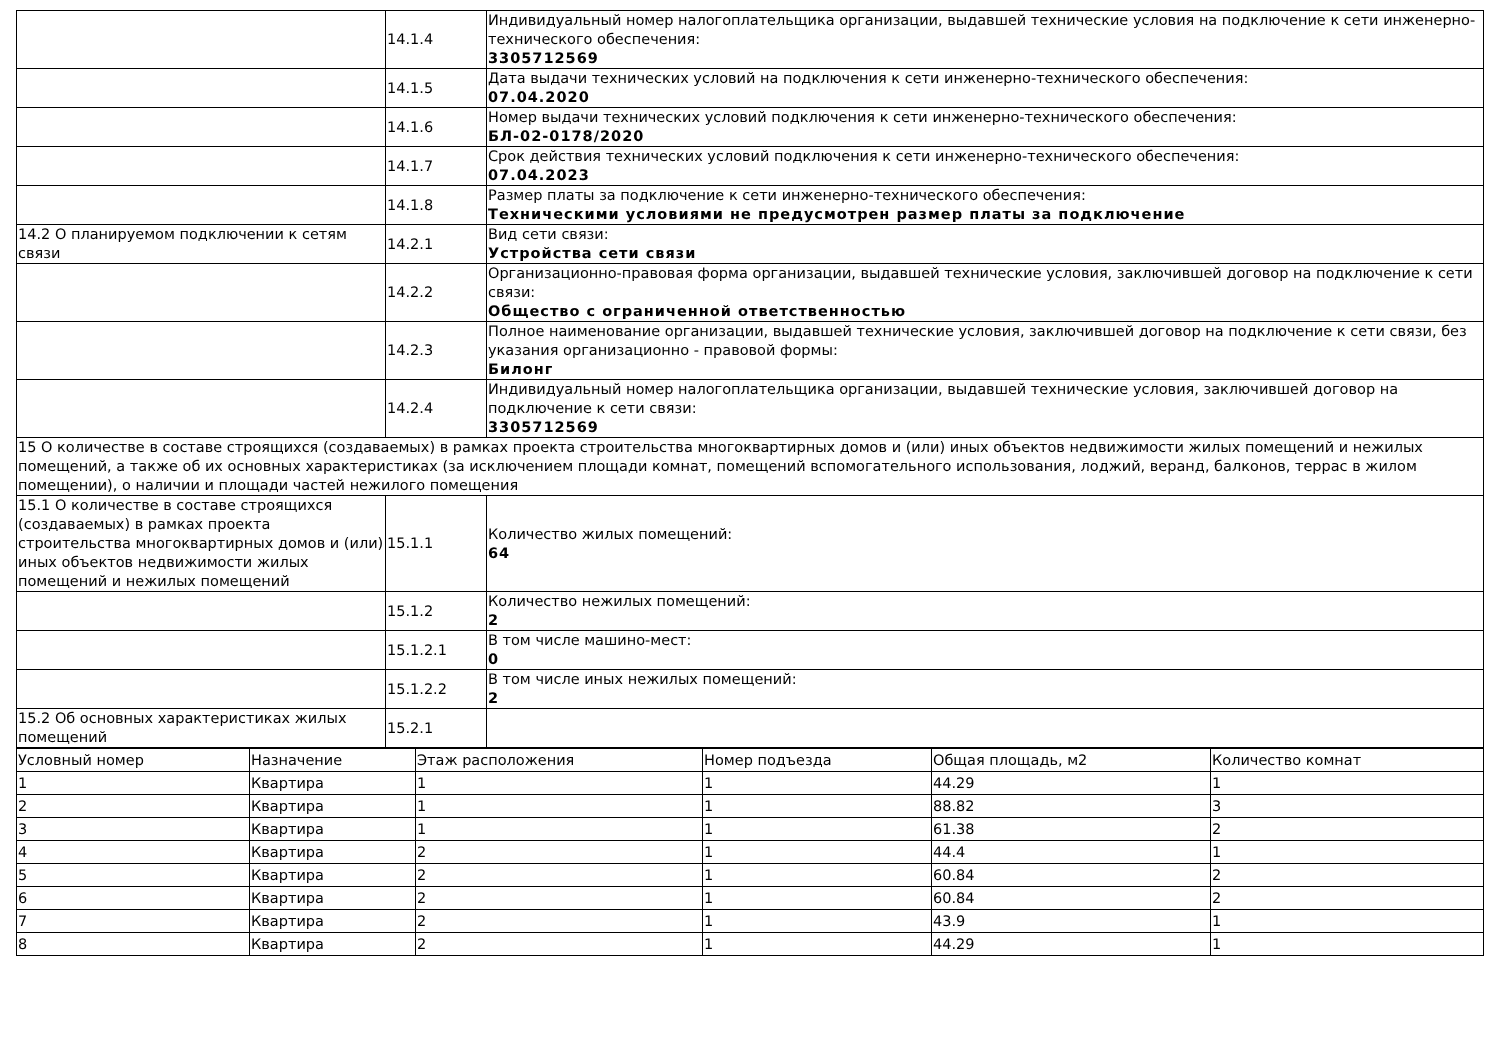| | 14.1.4 | Индивидуальный номер налогоплательщика организации, выдавшей технические условия на подключение к сети инженерно-технического обеспечения: 3305712569 |
| | 14.1.5 | Дата выдачи технических условий на подключения к сети инженерно-технического обеспечения: 07.04.2020 |
| | 14.1.6 | Номер выдачи технических условий подключения к сети инженерно-технического обеспечения: БЛ-02-0178/2020 |
| | 14.1.7 | Срок действия технических условий подключения к сети инженерно-технического обеспечения: 07.04.2023 |
| | 14.1.8 | Размер платы за подключение к сети инженерно-технического обеспечения: Техническими условиями не предусмотрен размер платы за подключение |
| 14.2 О планируемом подключении к сетям связи | 14.2.1 | Вид сети связи: Устройства сети связи |
| | 14.2.2 | Организационно-правовая форма организации, выдавшей технические условия, заключившей договор на подключение к сети связи: Общество с ограниченной ответственностью |
| | 14.2.3 | Полное наименование организации, выдавшей технические условия, заключившей договор на подключение к сети связи, без указания организационно - правовой формы: Билонг |
| | 14.2.4 | Индивидуальный номер налогоплательщика организации, выдавшей технические условия, заключившей договор на подключение к сети связи: 3305712569 |
| 15 О количестве в составе строящихся (создаваемых) в рамках проекта строительства многоквартирных домов и (или) иных объектов недвижимости жилых помещений и нежилых помещений, а также об их основных характеристиках (за исключением площади комнат, помещений вспомогательного использования, лоджий, веранд, балконов, террас в жилом помещении), о наличии и площади частей нежилого помещения | | |
| 15.1 О количестве в составе строящихся (создаваемых) в рамках проекта строительства многоквартирных домов и (или) иных объектов недвижимости жилых помещений и нежилых помещений | 15.1.1 | Количество жилых помещений: 64 |
| | 15.1.2 | Количество нежилых помещений: 2 |
| | 15.1.2.1 | В том числе машино-мест: 0 |
| | 15.1.2.2 | В том числе иных нежилых помещений: 2 |
| 15.2 Об основных характеристиках жилых помещений | 15.2.1 | |
| Условный номер | Назначение | Этаж расположения | Номер подъезда | Общая площадь, м2 | Количество комнат |
| --- | --- | --- | --- | --- | --- |
| 1 | Квартира | 1 | 1 | 44.29 | 1 |
| 2 | Квартира | 1 | 1 | 88.82 | 3 |
| 3 | Квартира | 1 | 1 | 61.38 | 2 |
| 4 | Квартира | 2 | 1 | 44.4 | 1 |
| 5 | Квартира | 2 | 1 | 60.84 | 2 |
| 6 | Квартира | 2 | 1 | 60.84 | 2 |
| 7 | Квартира | 2 | 1 | 43.9 | 1 |
| 8 | Квартира | 2 | 1 | 44.29 | 1 |